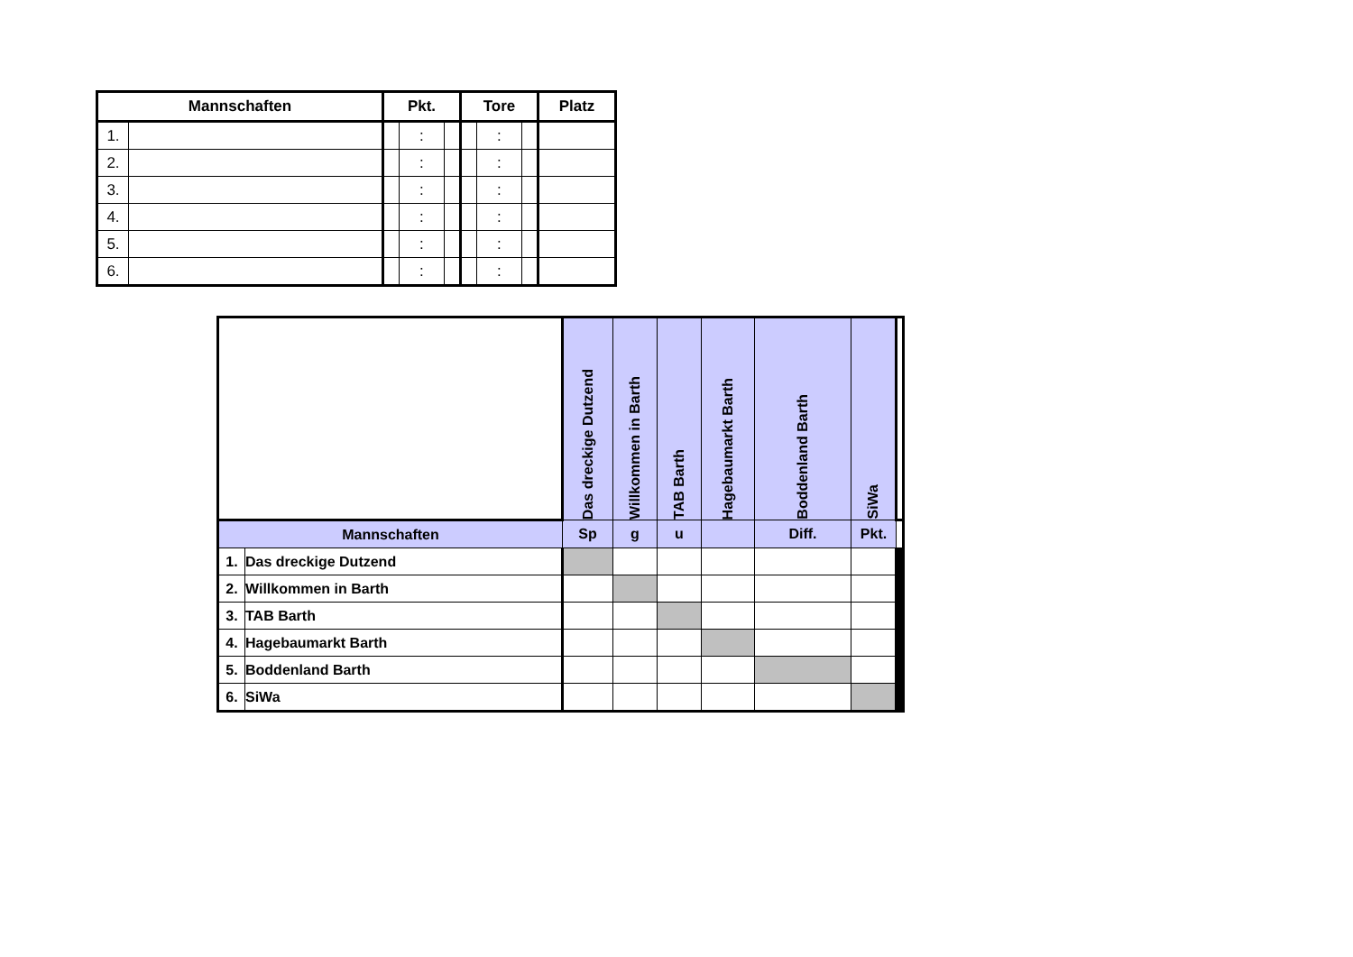| Mannschaften | | Pkt. | | | Tore | | | Platz |
| --- | --- | --- | --- | --- | --- | --- | --- | --- |
| 1. | | | : | | | : | | |
| 2. | | | : | | | : | | |
| 3. | | | : | | | : | | |
| 4. | | | : | | | : | | |
| 5. | | | : | | | : | | |
| 6. | | | : | | | : | | |
| | | Das dreckige Dutzend | Willkommen in Barth | TAB Barth | Hagebaumarkt Barth | Boddenland Barth | SiWa | | | | | | |
| Mannschaften | | | | | | | | Sp | g | u | | Diff. | Pkt. |
| 1. | Das dreckige Dutzend | | | | | | | | | | | | |
| 2. | Willkommen in Barth | | | | | | | | | | | | |
| 3. | TAB Barth | | | | | | | | | | | | |
| 4. | Hagebaumarkt Barth | | | | | | | | | | | | |
| 5. | Boddenland Barth | | | | | | | | | | | | |
| 6. | SiWa | | | | | | | | | | | | |